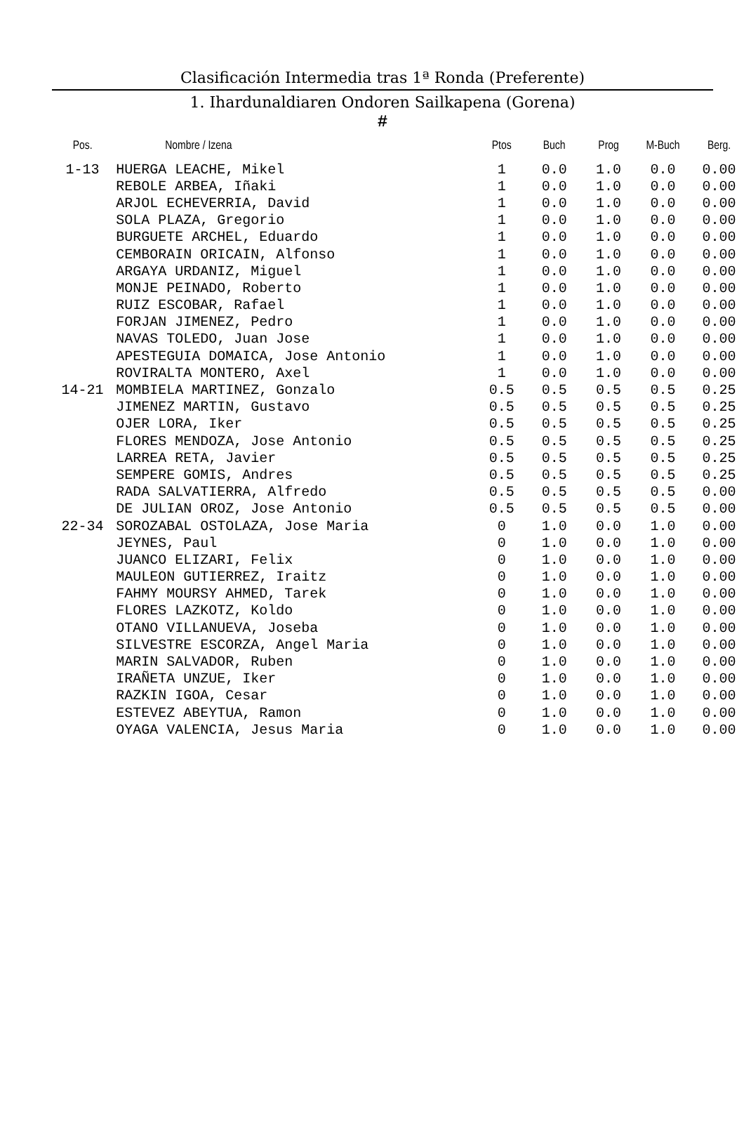Clasificación Intermedia tras 1ª Ronda (Preferente)
1. Ihardunaldiaren Ondoren Sailkapena (Gorena)
#
| Pos. | Nombre / Izena | Ptos | Buch | Prog | M-Buch | Berg. |
| --- | --- | --- | --- | --- | --- | --- |
| 1-13 | HUERGA LEACHE, Mikel | 1 | 0.0 | 1.0 | 0.0 | 0.00 |
| | REBOLE ARBEA, Iñaki | 1 | 0.0 | 1.0 | 0.0 | 0.00 |
| | ARJOL ECHEVERRIA, David | 1 | 0.0 | 1.0 | 0.0 | 0.00 |
| | SOLA PLAZA, Gregorio | 1 | 0.0 | 1.0 | 0.0 | 0.00 |
| | BURGUETE ARCHEL, Eduardo | 1 | 0.0 | 1.0 | 0.0 | 0.00 |
| | CEMBORAIN ORICAIN, Alfonso | 1 | 0.0 | 1.0 | 0.0 | 0.00 |
| | ARGAYA URDANIZ, Miguel | 1 | 0.0 | 1.0 | 0.0 | 0.00 |
| | MONJE PEINADO, Roberto | 1 | 0.0 | 1.0 | 0.0 | 0.00 |
| | RUIZ ESCOBAR, Rafael | 1 | 0.0 | 1.0 | 0.0 | 0.00 |
| | FORJAN JIMENEZ, Pedro | 1 | 0.0 | 1.0 | 0.0 | 0.00 |
| | NAVAS TOLEDO, Juan Jose | 1 | 0.0 | 1.0 | 0.0 | 0.00 |
| | APESTEGUIA DOMAICA, Jose Antonio | 1 | 0.0 | 1.0 | 0.0 | 0.00 |
| | ROVIRALTA MONTERO, Axel | 1 | 0.0 | 1.0 | 0.0 | 0.00 |
| 14-21 | MOMBIELA MARTINEZ, Gonzalo | 0.5 | 0.5 | 0.5 | 0.5 | 0.25 |
| | JIMENEZ MARTIN, Gustavo | 0.5 | 0.5 | 0.5 | 0.5 | 0.25 |
| | OJER LORA, Iker | 0.5 | 0.5 | 0.5 | 0.5 | 0.25 |
| | FLORES MENDOZA, Jose Antonio | 0.5 | 0.5 | 0.5 | 0.5 | 0.25 |
| | LARREA RETA, Javier | 0.5 | 0.5 | 0.5 | 0.5 | 0.25 |
| | SEMPERE GOMIS, Andres | 0.5 | 0.5 | 0.5 | 0.5 | 0.25 |
| | RADA SALVATIERRA, Alfredo | 0.5 | 0.5 | 0.5 | 0.5 | 0.00 |
| | DE JULIAN OROZ, Jose Antonio | 0.5 | 0.5 | 0.5 | 0.5 | 0.00 |
| 22-34 | SOROZABAL OSTOLAZA, Jose Maria | 0 | 1.0 | 0.0 | 1.0 | 0.00 |
| | JEYNES, Paul | 0 | 1.0 | 0.0 | 1.0 | 0.00 |
| | JUANCO ELIZARI, Felix | 0 | 1.0 | 0.0 | 1.0 | 0.00 |
| | MAULEON GUTIERREZ, Iraitz | 0 | 1.0 | 0.0 | 1.0 | 0.00 |
| | FAHMY MOURSY AHMED, Tarek | 0 | 1.0 | 0.0 | 1.0 | 0.00 |
| | FLORES LAZKOTZ, Koldo | 0 | 1.0 | 0.0 | 1.0 | 0.00 |
| | OTANO VILLANUEVA, Joseba | 0 | 1.0 | 0.0 | 1.0 | 0.00 |
| | SILVESTRE ESCORZA, Angel Maria | 0 | 1.0 | 0.0 | 1.0 | 0.00 |
| | MARIN SALVADOR, Ruben | 0 | 1.0 | 0.0 | 1.0 | 0.00 |
| | IRAÑETA UNZUE, Iker | 0 | 1.0 | 0.0 | 1.0 | 0.00 |
| | RAZKIN IGOA, Cesar | 0 | 1.0 | 0.0 | 1.0 | 0.00 |
| | ESTEVEZ ABEYTUA, Ramon | 0 | 1.0 | 0.0 | 1.0 | 0.00 |
| | OYAGA VALENCIA, Jesus Maria | 0 | 1.0 | 0.0 | 1.0 | 0.00 |